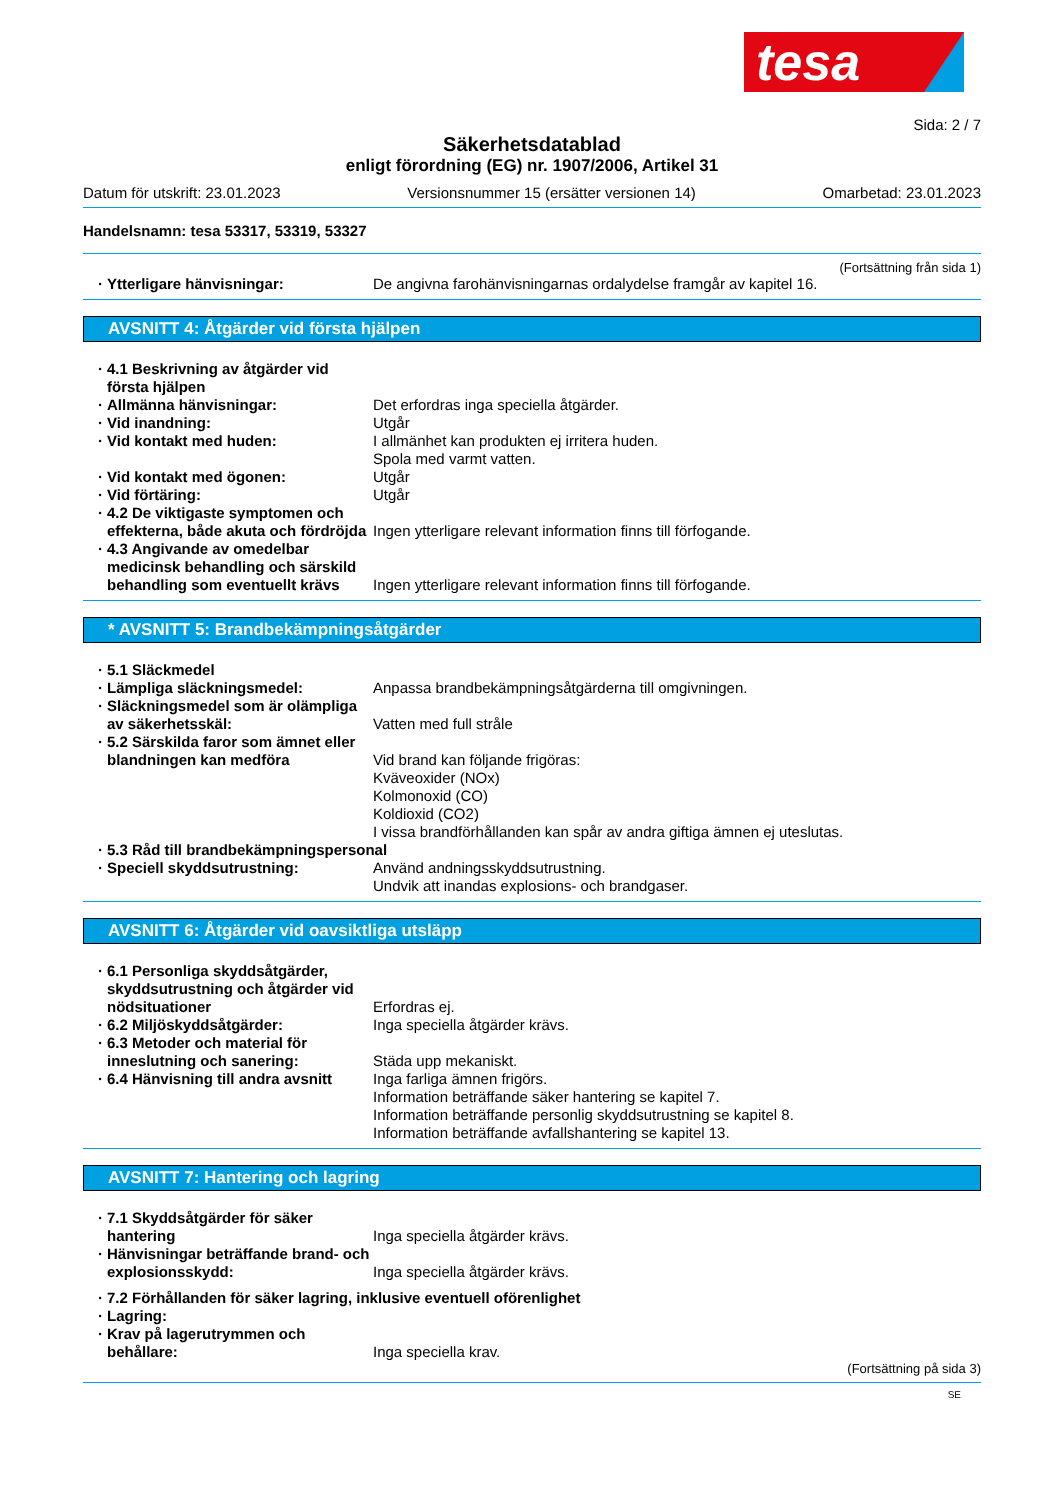tesa
Sida: 2 / 7
Säkerhetsdatablad
enligt förordning (EG) nr. 1907/2006, Artikel 31
Datum för utskrift: 23.01.2023 Versionsnummer 15 (ersätter versionen 14) Omarbetad: 23.01.2023
Handelsnamn: tesa 53317, 53319, 53327
(Fortsättning från sida 1)
Ytterligare hänvisningar: De angivna farohänvisningarnas ordalydelse framgår av kapitel 16.
AVSNITT 4: Åtgärder vid första hjälpen
4.1 Beskrivning av åtgärder vid första hjälpen
Allmänna hänvisningar: Det erfordras inga speciella åtgärder.
Vid inandning: Utgår
Vid kontakt med huden: I allmänhet kan produkten ej irritera huden.
Spola med varmt vatten.
Vid kontakt med ögonen: Utgår
Vid förtäring: Utgår
4.2 De viktigaste symptomen och effekterna, både akuta och fördröjda
Ingen ytterligare relevant information finns till förfogande.
4.3 Angivande av omedelbar medicinsk behandling och särskild behandling som eventuellt krävs
Ingen ytterligare relevant information finns till förfogande.
* AVSNITT 5: Brandbekämpningsåtgärder
5.1 Släckmedel
Lämpliga släckningsmedel: Anpassa brandbekämpningsåtgärderna till omgivningen.
Släckningsmedel som är olämpliga av säkerhetsskäl:
Vatten med full stråle
5.2 Särskilda faror som ämnet eller blandningen kan medföra
Vid brand kan följande frigöras:
Kväveoxider (NOx)
Kolmonoxid (CO)
Koldioxid (CO2)
I vissa brandförhållanden kan spår av andra giftiga ämnen ej uteslutas.
5.3 Råd till brandbekämpningspersonal
Speciell skyddsutrustning: Använd andningsskyddsutrustning.
Undvik att inandas explosions- och brandgaser.
AVSNITT 6: Åtgärder vid oavsiktliga utsläpp
6.1 Personliga skyddsåtgärder, skyddsutrustning och åtgärder vid nödsituationer
Erfordras ej.
6.2 Miljöskyddsåtgärder: Inga speciella åtgärder krävs.
6.3 Metoder och material för inneslutning och sanering:
Städa upp mekaniskt.
6.4 Hänvisning till andra avsnitt
Inga farliga ämnen frigörs.
Information beträffande säker hantering se kapitel 7.
Information beträffande personlig skyddsutrustning se kapitel 8.
Information beträffande avfallshantering se kapitel 13.
AVSNITT 7: Hantering och lagring
7.1 Skyddsåtgärder för säker hantering
Inga speciella åtgärder krävs.
Hänvisningar beträffande brand- och explosionsskydd:
Inga speciella åtgärder krävs.
7.2 Förhållanden för säker lagring, inklusive eventuell oförenlighet
Lagring:
Krav på lagerutrymmen och behållare:
Inga speciella krav.
(Fortsättning på sida 3)
SE